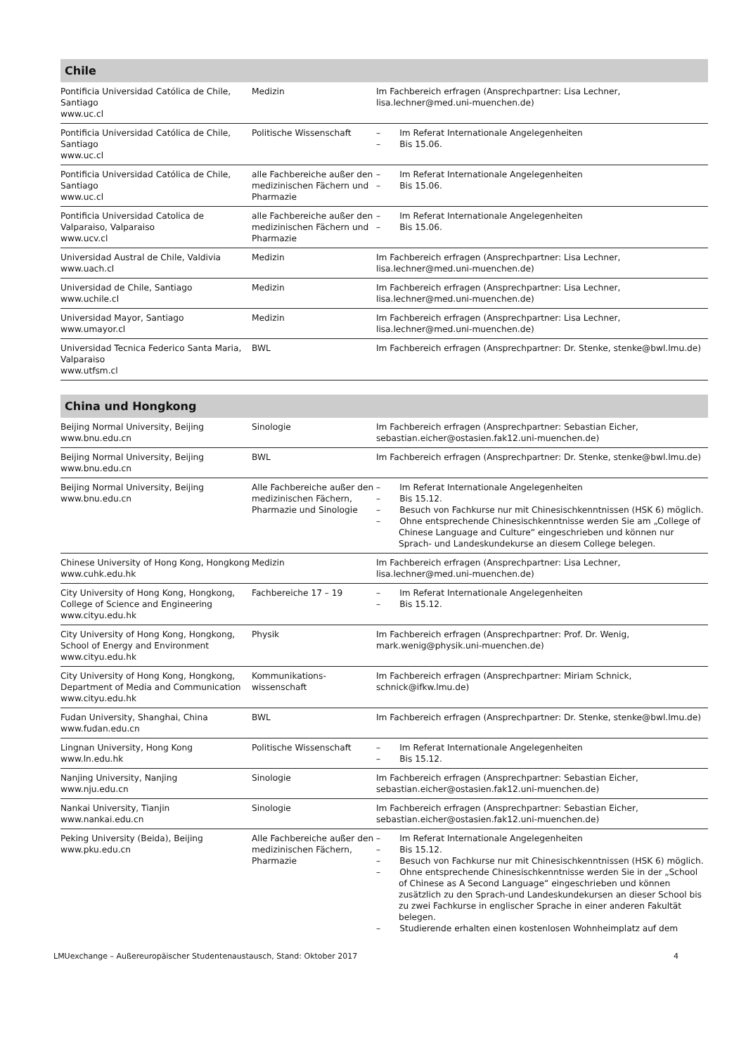| Chile | | |
| --- | --- | --- |
| Pontificia Universidad Católica de Chile, Santiago www.uc.cl | Medizin | Im Fachbereich erfragen (Ansprechpartner: Lisa Lechner, lisa.lechner@med.uni-muenchen.de) |
| Pontificia Universidad Católica de Chile, Santiago www.uc.cl | Politische Wissenschaft | – Im Referat Internationale Angelegenheiten – Bis 15.06. |
| Pontificia Universidad Católica de Chile, Santiago www.uc.cl | alle Fachbereiche außer den medizinischen Fächern und Pharmazie | – Im Referat Internationale Angelegenheiten – Bis 15.06. |
| Pontificia Universidad Catolica de Valparaiso, Valparaiso www.ucv.cl | alle Fachbereiche außer den medizinischen Fächern und Pharmazie | – Im Referat Internationale Angelegenheiten – Bis 15.06. |
| Universidad Austral de Chile, Valdivia www.uach.cl | Medizin | Im Fachbereich erfragen (Ansprechpartner: Lisa Lechner, lisa.lechner@med.uni-muenchen.de) |
| Universidad de Chile, Santiago www.uchile.cl | Medizin | Im Fachbereich erfragen (Ansprechpartner: Lisa Lechner, lisa.lechner@med.uni-muenchen.de) |
| Universidad Mayor, Santiago www.umayor.cl | Medizin | Im Fachbereich erfragen (Ansprechpartner: Lisa Lechner, lisa.lechner@med.uni-muenchen.de) |
| Universidad Tecnica Federico Santa Maria, Valparaiso www.utfsm.cl | BWL | Im Fachbereich erfragen (Ansprechpartner: Dr. Stenke, stenke@bwl.lmu.de) |
| China und Hongkong | | |
| --- | --- | --- |
| Beijing Normal University, Beijing www.bnu.edu.cn | Sinologie | Im Fachbereich erfragen (Ansprechpartner: Sebastian Eicher, sebastian.eicher@ostasien.fak12.uni-muenchen.de) |
| Beijing Normal University, Beijing www.bnu.edu.cn | BWL | Im Fachbereich erfragen (Ansprechpartner: Dr. Stenke, stenke@bwl.lmu.de) |
| Beijing Normal University, Beijing www.bnu.edu.cn | Alle Fachbereiche außer den medizinischen Fächern, Pharmazie und Sinologie | – Im Referat Internationale Angelegenheiten – Bis 15.12. – Besuch von Fachkurse nur mit Chinesischkenntnissen (HSK 6) möglich. – Ohne entsprechende Chinesischkenntnisse werden Sie am „College of Chinese Language and Culture“ eingeschrieben und können nur Sprach- und Landeskundekurse an diesem College belegen. |
| Chinese University of Hong Kong, Hongkong www.cuhk.edu.hk | Medizin | Im Fachbereich erfragen (Ansprechpartner: Lisa Lechner, lisa.lechner@med.uni-muenchen.de) |
| City University of Hong Kong, Hongkong, College of Science and Engineering www.cityu.edu.hk | Fachbereiche 17 – 19 | – Im Referat Internationale Angelegenheiten – Bis 15.12. |
| City University of Hong Kong, Hongkong, School of Energy and Environment www.cityu.edu.hk | Physik | Im Fachbereich erfragen (Ansprechpartner: Prof. Dr. Wenig, mark.wenig@physik.uni-muenchen.de) |
| City University of Hong Kong, Hongkong, Department of Media and Communication www.cityu.edu.hk | Kommunikations-wissenschaft | Im Fachbereich erfragen (Ansprechpartner: Miriam Schnick, schnick@ifkw.lmu.de) |
| Fudan University, Shanghai, China www.fudan.edu.cn | BWL | Im Fachbereich erfragen (Ansprechpartner: Dr. Stenke, stenke@bwl.lmu.de) |
| Lingnan University, Hong Kong www.ln.edu.hk | Politische Wissenschaft | – Im Referat Internationale Angelegenheiten – Bis 15.12. |
| Nanjing University, Nanjing www.nju.edu.cn | Sinologie | Im Fachbereich erfragen (Ansprechpartner: Sebastian Eicher, sebastian.eicher@ostasien.fak12.uni-muenchen.de) |
| Nankai University, Tianjin www.nankai.edu.cn | Sinologie | Im Fachbereich erfragen (Ansprechpartner: Sebastian Eicher, sebastian.eicher@ostasien.fak12.uni-muenchen.de) |
| Peking University (Beida), Beijing www.pku.edu.cn | Alle Fachbereiche außer den medizinischen Fächern, Pharmazie | – Im Referat Internationale Angelegenheiten – Bis 15.12. – Besuch von Fachkurse nur mit Chinesischkenntnissen (HSK 6) möglich. – Ohne entsprechende Chinesischkenntnisse werden Sie in der „School of Chinese as A Second Language“ eingeschrieben und können zusätzlich zu den Sprach-und Landeskundekursen an dieser School bis zu zwei Fachkurse in englischer Sprache in einer anderen Fakultät belegen. – Studierende erhalten einen kostenlosen Wohnheimplatz auf dem |
LMUexchange – Außereuropäischer Studentenaustausch, Stand: Oktober 2017 4